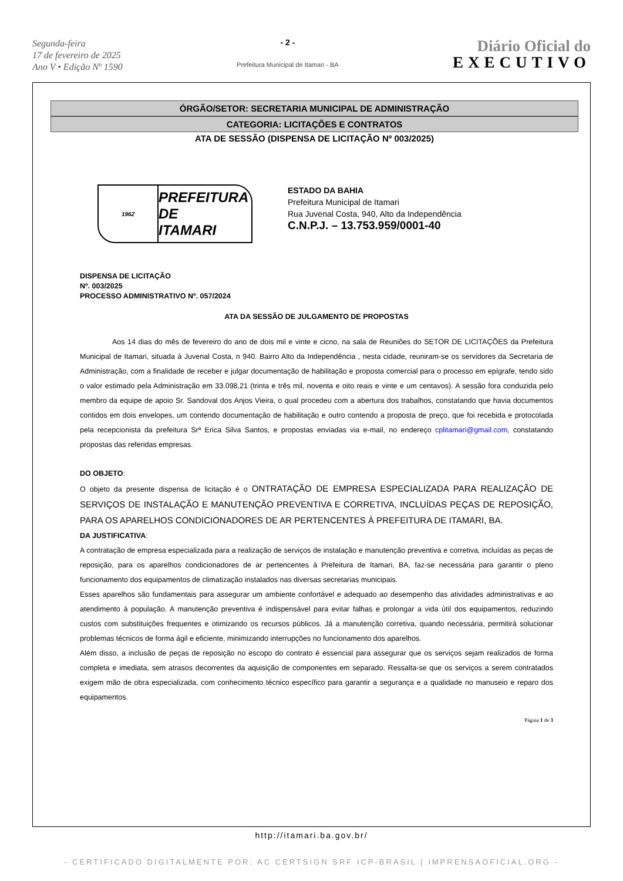Segunda-feira
17 de fevereiro de 2025
Ano V • Edição Nº 1590
- 2 -
Prefeitura Municipal de Itamari - BA
Diário Oficial do
EXECUTIVO
ÓRGÃO/SETOR: SECRETARIA MUNICIPAL DE ADMINISTRAÇÃO
CATEGORIA: LICITAÇÕES E CONTRATOS
ATA DE SESSÃO (DISPENSA DE LICITAÇÃO Nº 003/2025)
1962
PREFEITURA DE
ITAMARI
ESTADO DA BAHIA
Prefeitura Municipal de Itamari
Rua Juvenal Costa, 940, Alto da Independência
C.N.P.J. – 13.753.959/0001-40
DISPENSA DE LICITAÇÃO
Nº. 003/2025
PROCESSO ADMINISTRATIVO Nº. 057/2024
ATA DA SESSÃO DE JULGAMENTO DE PROPOSTAS
Aos 14 dias do mês de fevereiro do ano de dois mil e vinte e cicno, na sala de Reuniões do SETOR DE LICITAÇÕES da Prefeitura Municipal de Itamari, situada à Juvenal Costa, n 940. Bairro Alto da Independência , nesta cidade, reuniram-se os servidores da Secretaria de Administração, com a finalidade de receber e julgar documentação de habilitação e proposta comercial para o processo em epígrafe, tendo sido o valor estimado pela Administração em 33.098,21 (trinta e três mil, noventa e oito reais e vinte e um centavos). A sessão fora conduzida pelo membro da equipe de apoio Sr. Sandoval dos Anjos Vieira, o qual procedeu com a abertura dos trabalhos, constatando que havia documentos contidos em dois envelopes, um contendo documentação de habilitação e outro contendo a proposta de preço, que foi recebida e protocolada pela recepcionista da prefeitura Srª Erica Silva Santos, e propostas enviadas via e-mail, no endereço cplitamari@gmail.com, constatando propostas das referidas empresas.
DO OBJETO:
O objeto da presente dispensa de licitação é o ONTRATAÇÃO DE EMPRESA ESPECIALIZADA PARA REALIZAÇÃO DE SERVIÇOS DE INSTALAÇÃO E MANUTENÇÃO PREVENTIVA E CORRETIVA, INCLUÍDAS PEÇAS DE REPOSIÇÃO, PARA OS APARELHOS CONDICIONADORES DE AR PERTENCENTES À PREFEITURA DE ITAMARI, BA.
DA JUSTIFICATIVA:
A contratação de empresa especializada para a realização de serviços de instalação e manutenção preventiva e corretiva, incluídas as peças de reposição, para os aparelhos condicionadores de ar pertencentes à Prefeitura de Itamari, BA, faz-se necessária para garantir o pleno funcionamento dos equipamentos de climatização instalados nas diversas secretarias municipais.
Esses aparelhos são fundamentais para assegurar um ambiente confortável e adequado ao desempenho das atividades administrativas e ao atendimento à população. A manutenção preventiva é indispensável para evitar falhas e prolongar a vida útil dos equipamentos, reduzindo custos com substituições frequentes e otimizando os recursos públicos. Já a manutenção corretiva, quando necessária, permitirá solucionar problemas técnicos de forma ágil e eficiente, minimizando interrupções no funcionamento dos aparelhos.
Além disso, a inclusão de peças de reposição no escopo do contrato é essencial para assegurar que os serviços sejam realizados de forma completa e imediata, sem atrasos decorrentes da aquisição de componentes em separado. Ressalta-se que os serviços a serem contratados exigem mão de obra especializada, com conhecimento técnico específico para garantir a segurança e a qualidade no manuseio e reparo dos equipamentos.
Página 1 de 3
http://itamari.ba.gov.br/
- CERTIFICADO DIGITALMENTE POR: AC CERTSIGN SRF ICP-BRASIL | IMPRENSAOFICIAL.ORG -